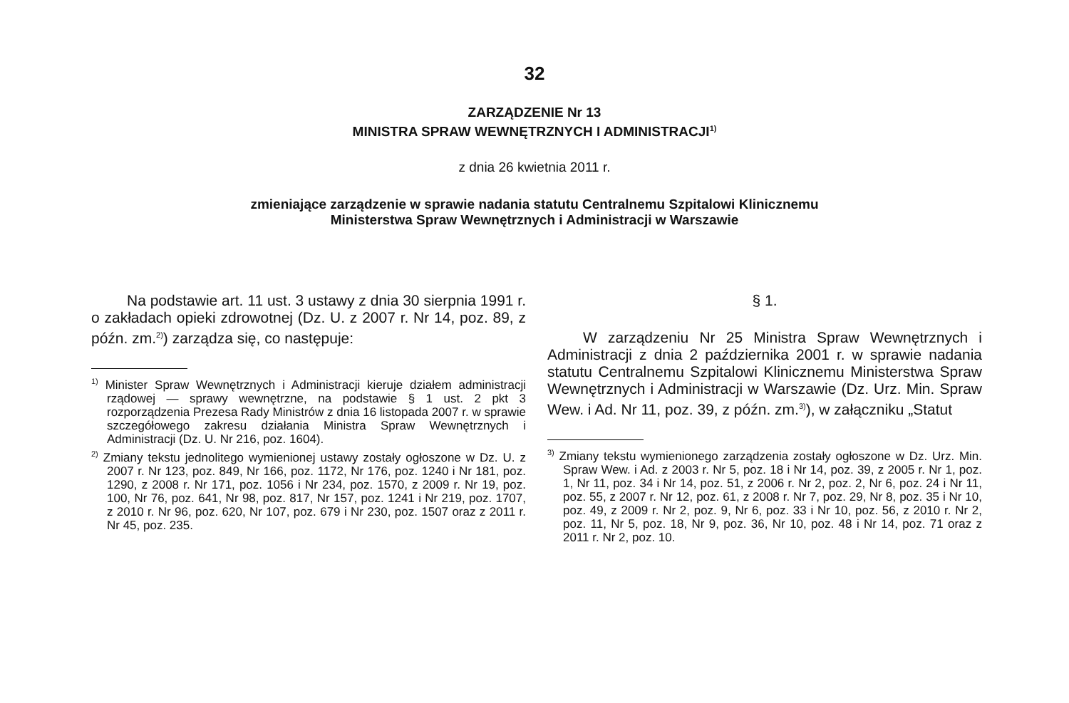32
ZARZĄDZENIE Nr 13
MINISTRA SPRAW WEWNĘTRZNYCH I ADMINISTRACJI<sup>1)</sup>
z dnia 26 kwietnia 2011 r.
zmieniające zarządzenie w sprawie nadania statutu Centralnemu Szpitalowi Klinicznemu
Ministerstwa Spraw Wewnętrznych i Administracji w Warszawie
Na podstawie art. 11 ust. 3 ustawy z dnia 30 sierpnia 1991 r. o zakładach opieki zdrowotnej (Dz. U. z 2007 r. Nr 14, poz. 89, z późn. zm.<sup>2)</sup>) zarządza się, co następuje:
<sup>1)</sup> Minister Spraw Wewnętrznych i Administracji kieruje działem administracji rządowej — sprawy wewnętrzne, na podstawie § 1 ust. 2 pkt 3 rozporządzenia Prezesa Rady Ministrów z dnia 16 listopada 2007 r. w sprawie szczegółowego zakresu działania Ministra Spraw Wewnętrznych i Administracji (Dz. U. Nr 216, poz. 1604).
<sup>2)</sup> Zmiany tekstu jednolitego wymienionej ustawy zostały ogłoszone w Dz. U. z 2007 r. Nr 123, poz. 849, Nr 166, poz. 1172, Nr 176, poz. 1240 i Nr 181, poz. 1290, z 2008 r. Nr 171, poz. 1056 i Nr 234, poz. 1570, z 2009 r. Nr 19, poz. 100, Nr 76, poz. 641, Nr 98, poz. 817, Nr 157, poz. 1241 i Nr 219, poz. 1707, z 2010 r. Nr 96, poz. 620, Nr 107, poz. 679 i Nr 230, poz. 1507 oraz z 2011 r. Nr 45, poz. 235.
§ 1.
W zarządzeniu Nr 25 Ministra Spraw Wewnętrznych i Administracji z dnia 2 października 2001 r. w sprawie nadania statutu Centralnemu Szpitalowi Klinicznemu Ministerstwa Spraw Wewnętrznych i Administracji w Warszawie (Dz. Urz. Min. Spraw Wew. i Ad. Nr 11, poz. 39, z późn. zm.<sup>3)</sup>), w załączniku „Statut
<sup>3)</sup> Zmiany tekstu wymienionego zarządzenia zostały ogłoszone w Dz. Urz. Min. Spraw Wew. i Ad. z 2003 r. Nr 5, poz. 18 i Nr 14, poz. 39, z 2005 r. Nr 1, poz. 1, Nr 11, poz. 34 i Nr 14, poz. 51, z 2006 r. Nr 2, poz. 2, Nr 6, poz. 24 i Nr 11, poz. 55, z 2007 r. Nr 12, poz. 61, z 2008 r. Nr 7, poz. 29, Nr 8, poz. 35 i Nr 10, poz. 49, z 2009 r. Nr 2, poz. 9, Nr 6, poz. 33 i Nr 10, poz. 56, z 2010 r. Nr 2, poz. 11, Nr 5, poz. 18, Nr 9, poz. 36, Nr 10, poz. 48 i Nr 14, poz. 71 oraz z 2011 r. Nr 2, poz. 10.